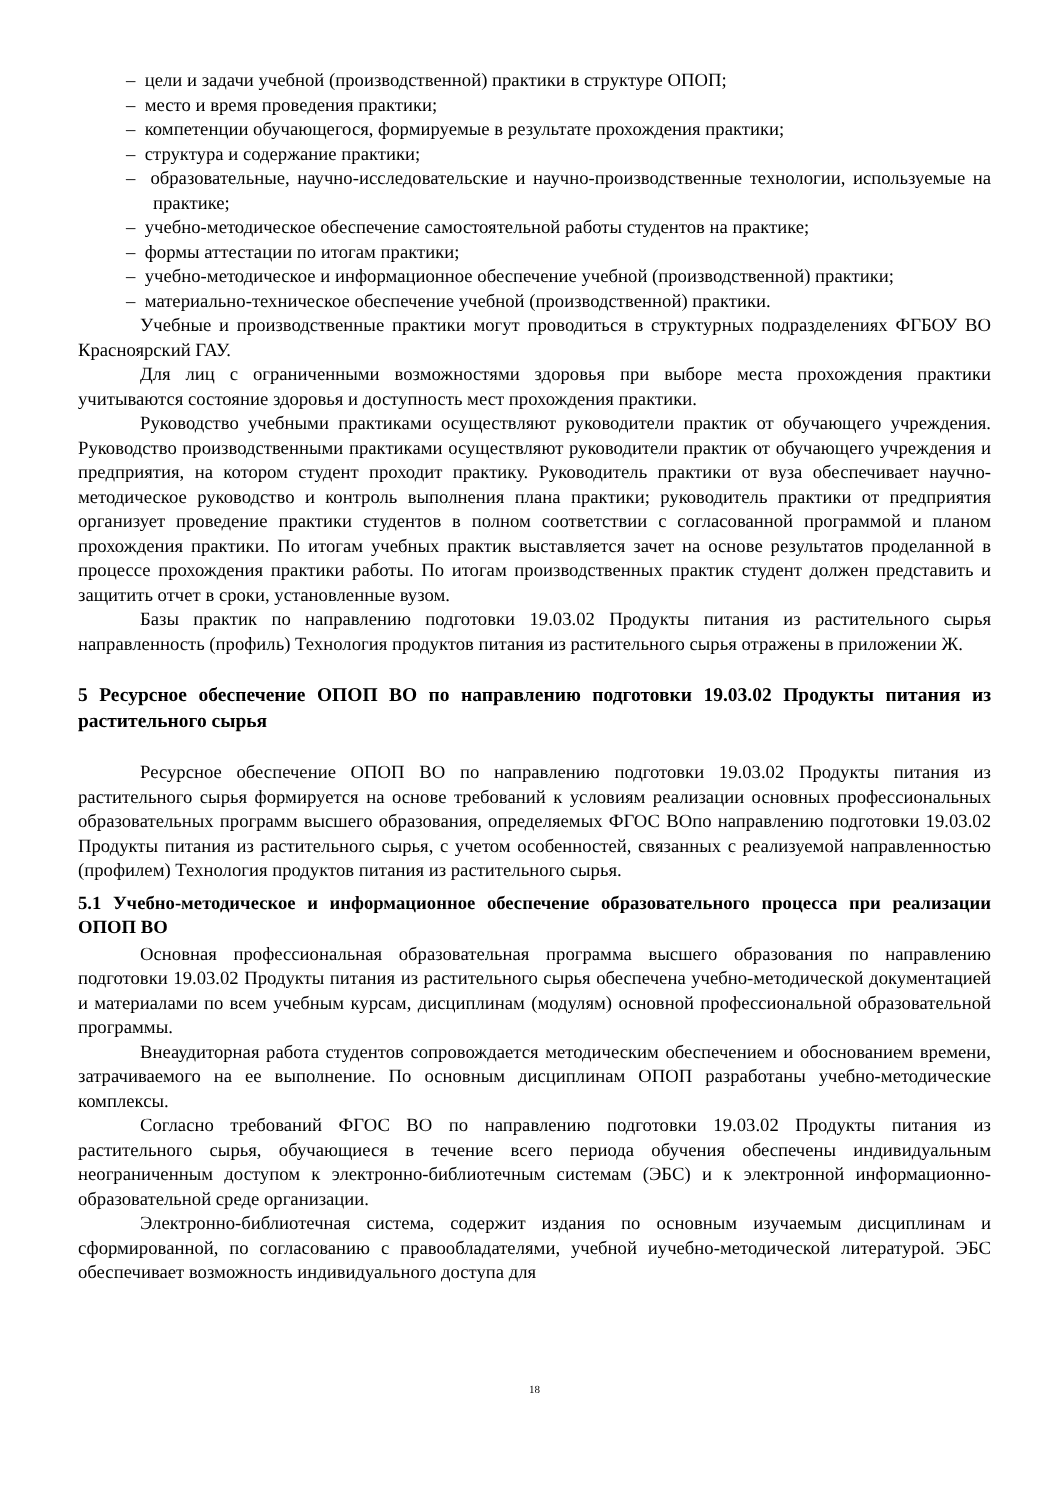– цели и задачи учебной (производственной) практики в структуре ОПОП;
– место и время проведения практики;
– компетенции обучающегося, формируемые в результате прохождения практики;
– структура и содержание практики;
– образовательные, научно-исследовательские и научно-производственные технологии, используемые на практике;
– учебно-методическое обеспечение самостоятельной работы студентов на практике;
– формы аттестации по итогам практики;
– учебно-методическое и информационное обеспечение учебной (производственной) практики;
– материально-техническое обеспечение учебной (производственной) практики.
Учебные и производственные практики могут проводиться в структурных подразделениях ФГБОУ ВО Красноярский ГАУ.
Для лиц с ограниченными возможностями здоровья при выборе места прохождения практики учитываются состояние здоровья и доступность мест прохождения практики.
Руководство учебными практиками осуществляют руководители практик от обучающего учреждения. Руководство производственными практиками осуществляют руководители практик от обучающего учреждения и предприятия, на котором студент проходит практику. Руководитель практики от вуза обеспечивает научно-методическое руководство и контроль выполнения плана практики; руководитель практики от предприятия организует проведение практики студентов в полном соответствии с согласованной программой и планом прохождения практики. По итогам учебных практик выставляется зачет на основе результатов проделанной в процессе прохождения практики работы. По итогам производственных практик студент должен представить и защитить отчет в сроки, установленные вузом.
Базы практик по направлению подготовки 19.03.02 Продукты питания из растительного сырья направленность (профиль) Технология продуктов питания из растительного сырья отражены в приложении Ж.
5 Ресурсное обеспечение ОПОП ВО по направлению подготовки 19.03.02 Продукты питания из растительного сырья
Ресурсное обеспечение ОПОП ВО по направлению подготовки 19.03.02 Продукты питания из растительного сырья формируется на основе требований к условиям реализации основных профессиональных образовательных программ высшего образования, определяемых ФГОС ВОпо направлению подготовки 19.03.02 Продукты питания из растительного сырья, с учетом особенностей, связанных с реализуемой направленностью (профилем) Технология продуктов питания из растительного сырья.
5.1 Учебно-методическое и информационное обеспечение образовательного процесса при реализации ОПОП ВО
Основная профессиональная образовательная программа высшего образования по направлению подготовки 19.03.02 Продукты питания из растительного сырья обеспечена учебно-методической документацией и материалами по всем учебным курсам, дисциплинам (модулям) основной профессиональной образовательной программы.
Внеаудиторная работа студентов сопровождается методическим обеспечением и обоснованием времени, затрачиваемого на ее выполнение. По основным дисциплинам ОПОП разработаны учебно-методические комплексы.
Согласно требований ФГОС ВО по направлению подготовки 19.03.02 Продукты питания из растительного сырья, обучающиеся в течение всего периода обучения обеспечены индивидуальным неограниченным доступом к электронно-библиотечным системам (ЭБС) и к электронной информационно-образовательной среде организации.
Электронно-библиотечная система, содержит издания по основным изучаемым дисциплинам и сформированной, по согласованию с правообладателями, учебной иучебно-методической литературой. ЭБС обеспечивает возможность индивидуального доступа для
18